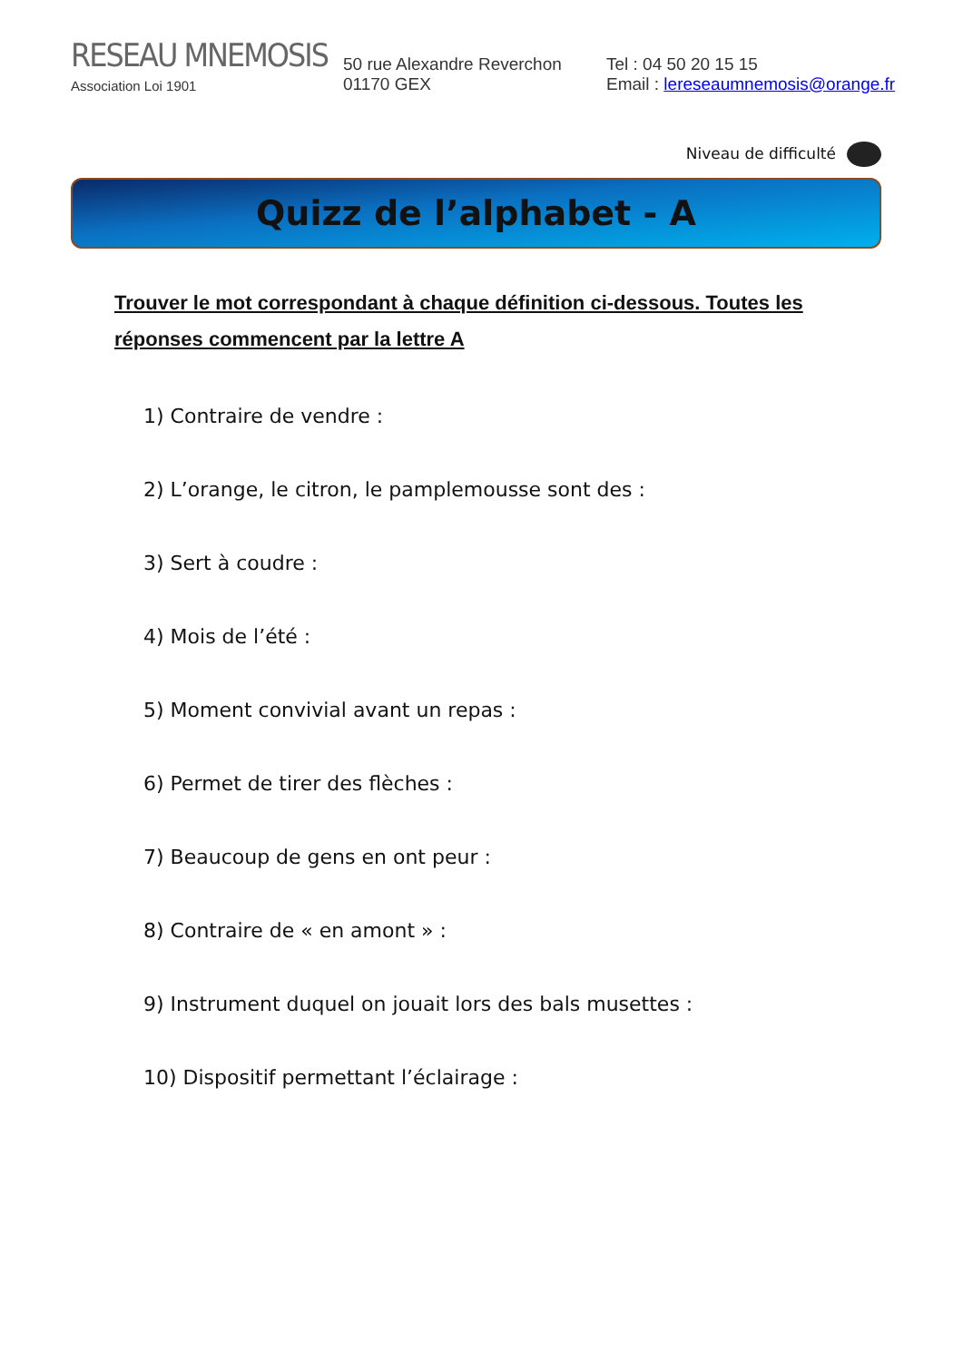RESEAU MNEMOSIS
Association Loi 1901
50 rue Alexandre Reverchon
01170 GEX
Tel : 04 50 20 15 15
Email : lereseaumnemosis@orange.fr
Niveau de difficulté
Quizz de l’alphabet - A
Trouver le mot correspondant à chaque définition ci-dessous. Toutes les réponses commencent par la lettre A
1) Contraire de vendre :
2) L’orange, le citron, le pamplemousse sont des :
3) Sert à coudre :
4) Mois de l’été :
5) Moment convivial avant un repas :
6) Permet de tirer des flèches :
7) Beaucoup de gens en ont peur :
8) Contraire de « en amont » :
9) Instrument duquel on jouait lors des bals musettes :
10) Dispositif permettant l’éclairage :